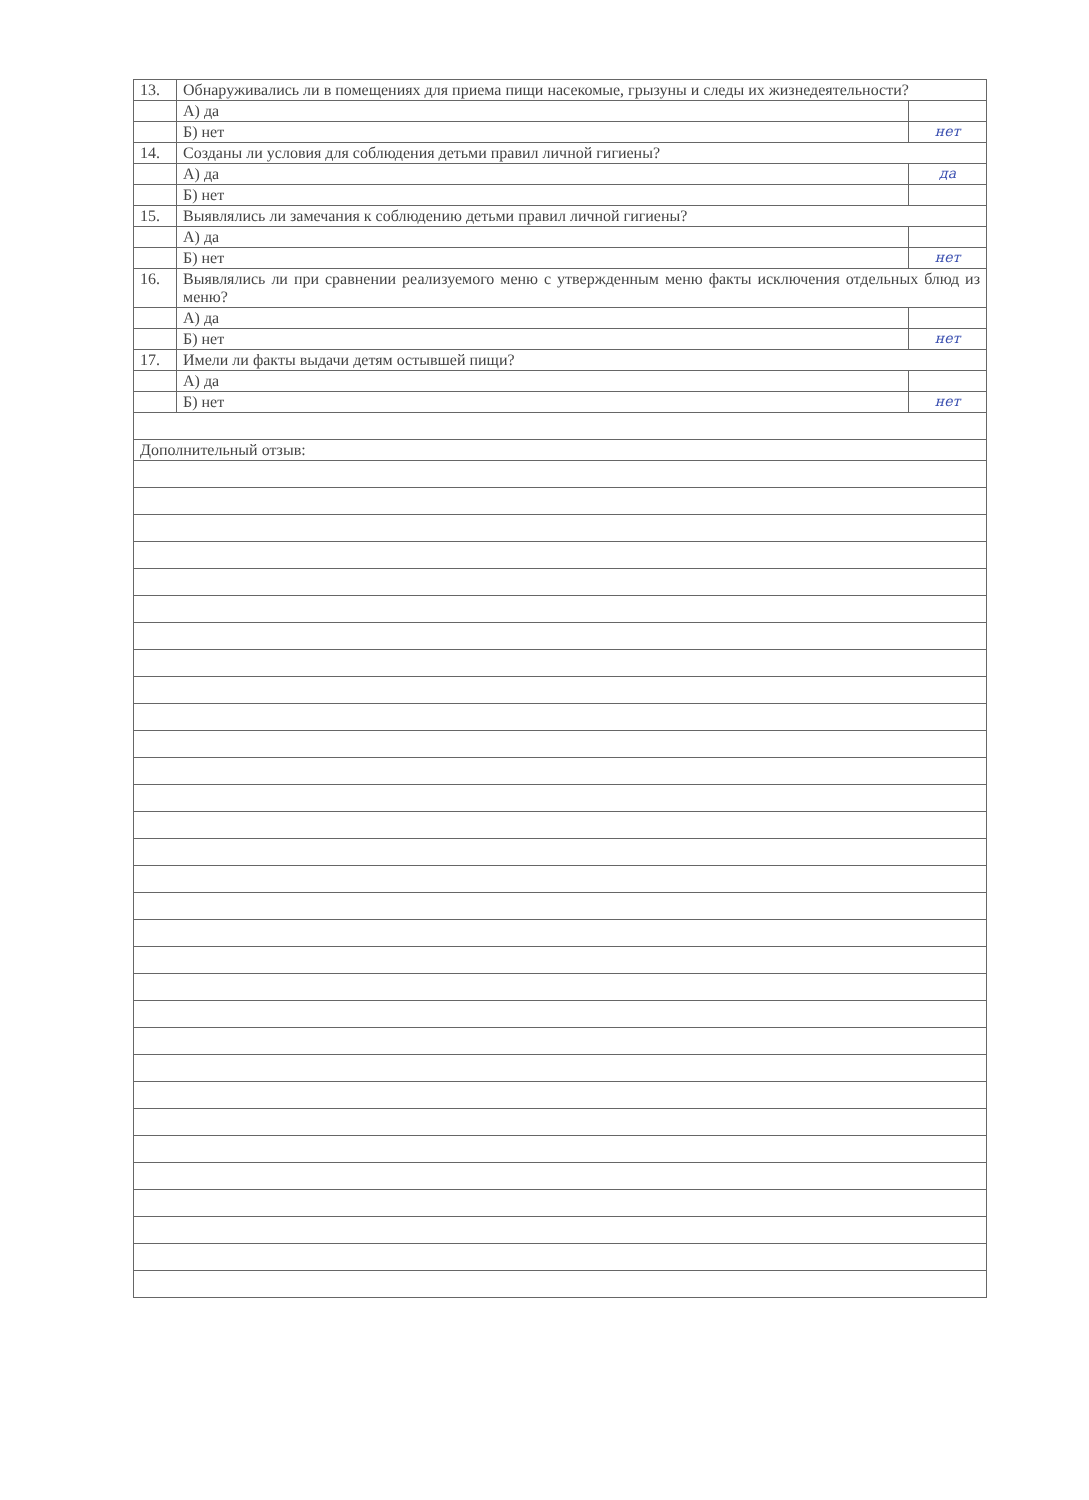| 13. | Обнаруживались ли в помещениях для приема пищи насекомые, грызуны и следы их жизнедеятельности? | |
| | А) да | |
| | Б) нет | нет |
| 14. | Созданы ли условия для соблюдения детьми правил личной гигиены? | |
| | А) да | да |
| | Б) нет | |
| 15. | Выявлялись ли замечания к соблюдению детьми правил личной гигиены? | |
| | А) да | |
| | Б) нет | нет |
| 16. | Выявлялись ли при сравнении реализуемого меню с утвержденным меню факты исключения отдельных блюд из меню? | |
| | А) да | |
| | Б) нет | нет |
| 17. | Имели ли факты выдачи детям остывшей пищи? | |
| | А) да | |
| | Б) нет | нет |
| Дополнительный отзыв: | | |